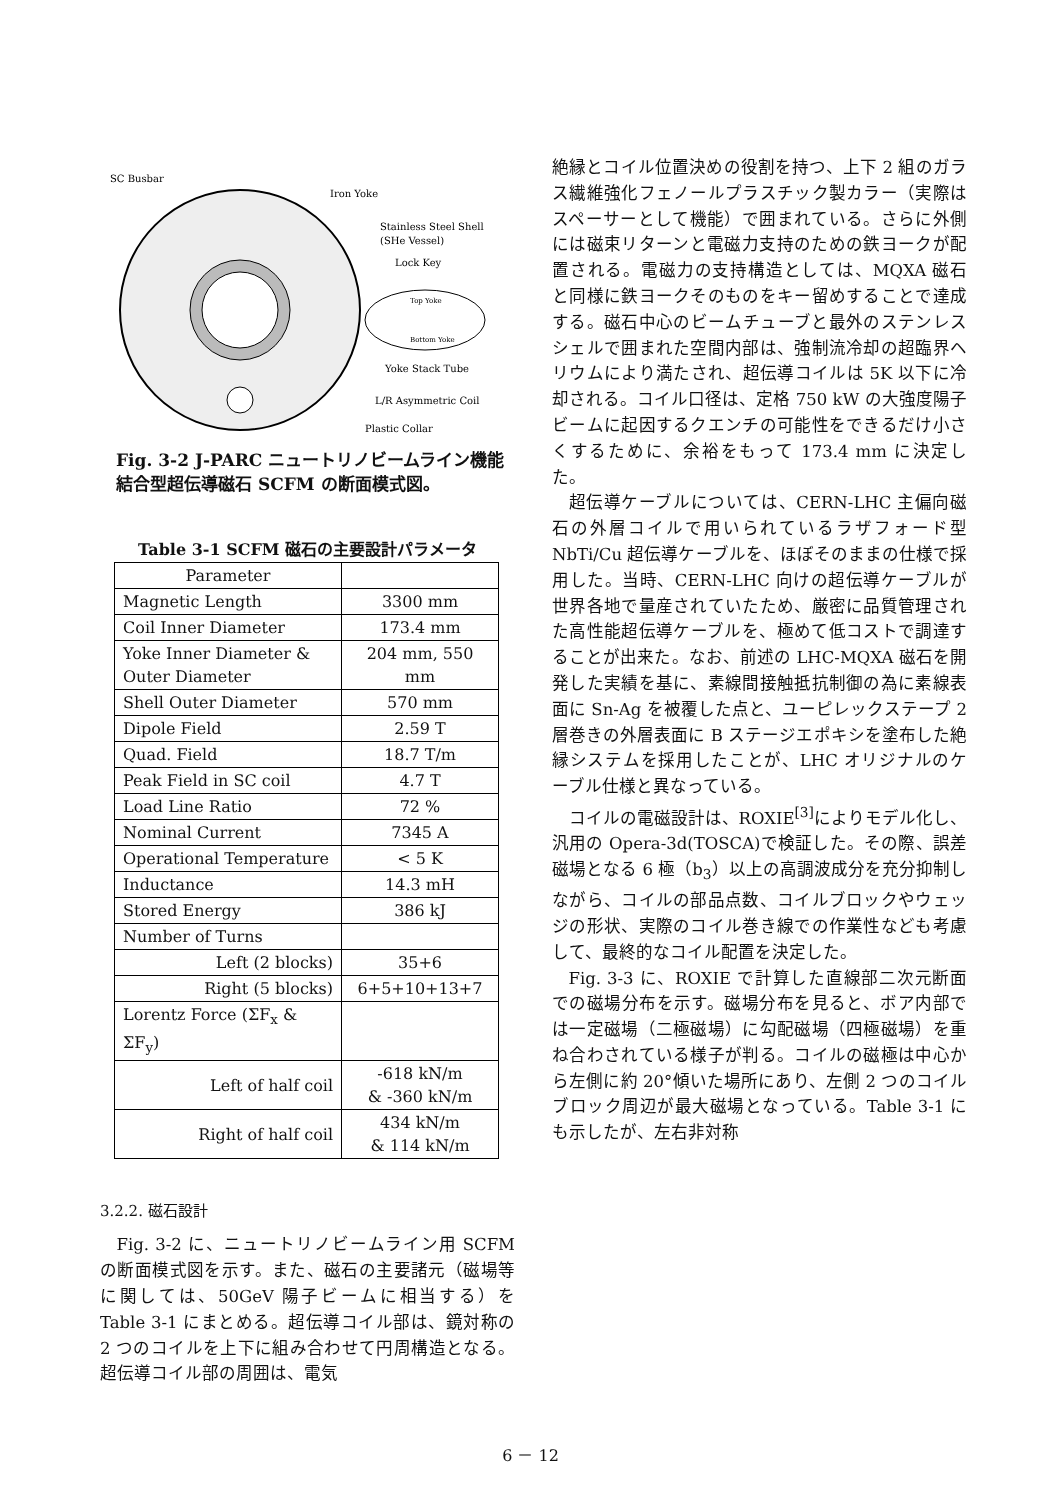SC Busbar
Iron Yoke
Stainless Steel Shell
(SHe Vessel)
Lock Key
Top Yoke
Bottom Yoke
Yoke Stack Tube
L/R Asymmetric Coil
Plastic Collar
Fig. 3-2 J-PARC ニュートリノビームライン機能結合型超伝導磁石 SCFM の断面模式図。
Table 3-1 SCFM 磁石の主要設計パラメータ
| Parameter | |
| Magnetic Length | 3300 mm |
| Coil Inner Diameter | 173.4 mm |
| Yoke Inner Diameter & Outer Diameter | 204 mm, 550 mm |
| Shell Outer Diameter | 570 mm |
| Dipole Field | 2.59 T |
| Quad. Field | 18.7 T/m |
| Peak Field in SC coil | 4.7 T |
| Load Line Ratio | 72 % |
| Nominal Current | 7345 A |
| Operational Temperature | < 5 K |
| Inductance | 14.3 mH |
| Stored Energy | 386 kJ |
| Number of Turns | |
| Left (2 blocks) | 35+6 |
| Right (5 blocks) | 6+5+10+13+7 |
| Lorentz Force (ΣF<sub>x</sub> & ΣF<sub>y</sub>) | |
| Left of half coil | -618 kN/m & -360 kN/m |
| Right of half coil | 434 kN/m & 114 kN/m |
3.2.2. 磁石設計
Fig. 3-2 に、ニュートリノビームライン用 SCFM の断面模式図を示す。また、磁石の主要諸元（磁場等に関しては、50GeV 陽子ビームに相当する）を Table 3-1 にまとめる。超伝導コイル部は、鏡対称の 2 つのコイルを上下に組み合わせて円周構造となる。超伝導コイル部の周囲は、電気
絶縁とコイル位置決めの役割を持つ、上下 2 組のガラス繊維強化フェノールプラスチック製カラー（実際はスペーサーとして機能）で囲まれている。さらに外側には磁束リターンと電磁力支持のための鉄ヨークが配置される。電磁力の支持構造としては、MQXA 磁石と同様に鉄ヨークそのものをキー留めすることで達成する。磁石中心のビームチューブと最外のステンレスシェルで囲まれた空間内部は、強制流冷却の超臨界ヘリウムにより満たされ、超伝導コイルは 5K 以下に冷却される。コイル口径は、定格 750 kW の大強度陽子ビームに起因するクエンチの可能性をできるだけ小さくするために、余裕をもって 173.4 mm に決定した。
超伝導ケーブルについては、CERN-LHC 主偏向磁石の外層コイルで用いられているラザフォード型 NbTi/Cu 超伝導ケーブルを、ほぼそのままの仕様で採用した。当時、CERN-LHC 向けの超伝導ケーブルが世界各地で量産されていたため、厳密に品質管理された高性能超伝導ケーブルを、極めて低コストで調達することが出来た。なお、前述の LHC-MQXA 磁石を開発した実績を基に、素線間接触抵抗制御の為に素線表面に Sn-Ag を被覆した点と、ユーピレックステープ 2 層巻きの外層表面に B ステージエポキシを塗布した絶縁システムを採用したことが、LHC オリジナルのケーブル仕様と異なっている。
コイルの電磁設計は、ROXIE<sup>[3]</sup>によりモデル化し、汎用の Opera-3d(TOSCA)で検証した。その際、誤差磁場となる 6 極（b<sub>3</sub>）以上の高調波成分を充分抑制しながら、コイルの部品点数、コイルブロックやウェッジの形状、実際のコイル巻き線での作業性なども考慮して、最終的なコイル配置を決定した。
Fig. 3-3 に、ROXIE で計算した直線部二次元断面での磁場分布を示す。磁場分布を見ると、ボア内部では一定磁場（二極磁場）に勾配磁場（四極磁場）を重ね合わされている様子が判る。コイルの磁極は中心から左側に約 20°傾いた場所にあり、左側 2 つのコイルブロック周辺が最大磁場となっている。Table 3-1 にも示したが、左右非対称
6 － 12